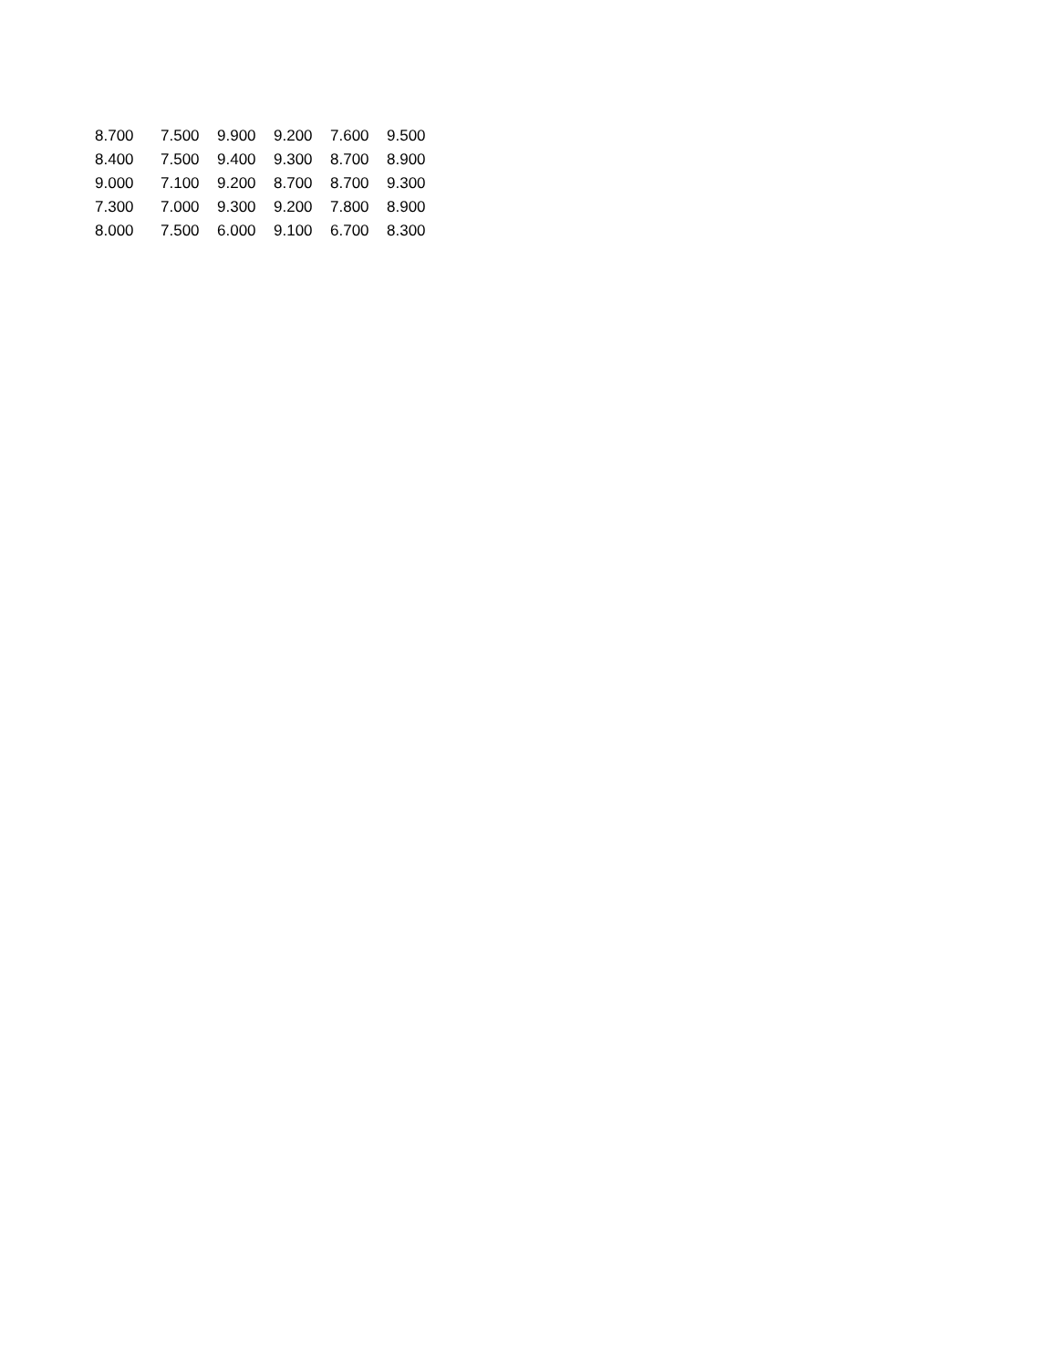| 8.700 | 7.500 | 9.900 | 9.200 | 7.600 | 9.500 |
| 8.400 | 7.500 | 9.400 | 9.300 | 8.700 | 8.900 |
| 9.000 | 7.100 | 9.200 | 8.700 | 8.700 | 9.300 |
| 7.300 | 7.000 | 9.300 | 9.200 | 7.800 | 8.900 |
| 8.000 | 7.500 | 6.000 | 9.100 | 6.700 | 8.300 |